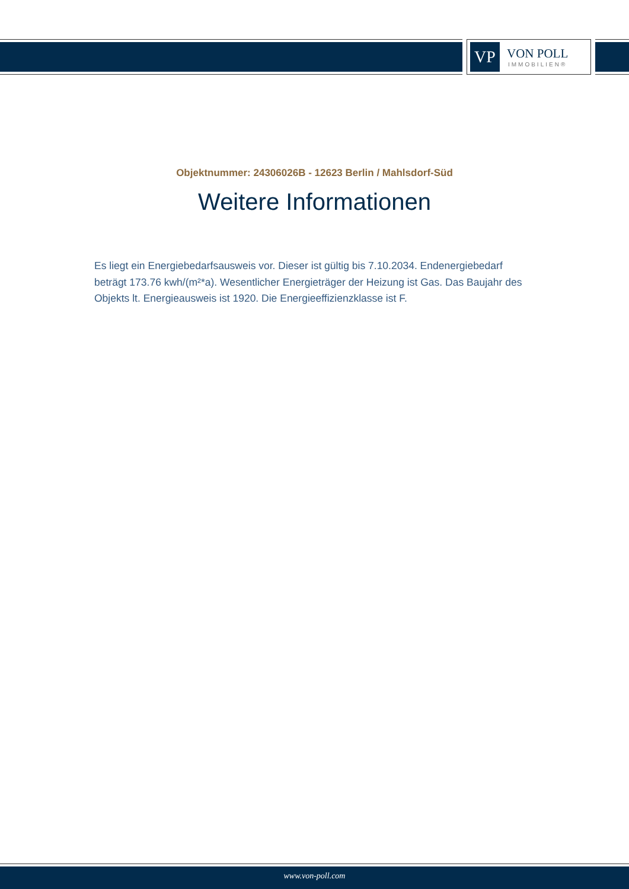VP
VON POLL
IMMOBILIEN®
Objektnummer: 24306026B - 12623 Berlin / Mahlsdorf-Süd
Weitere Informationen
Es liegt ein Energiebedarfsausweis vor. Dieser ist gültig bis 7.10.2034. Endenergiebedarf beträgt 173.76 kwh/(m²*a). Wesentlicher Energieträger der Heizung ist Gas. Das Baujahr des Objekts lt. Energieausweis ist 1920. Die Energieeffizienzklasse ist F.
www.von-poll.com